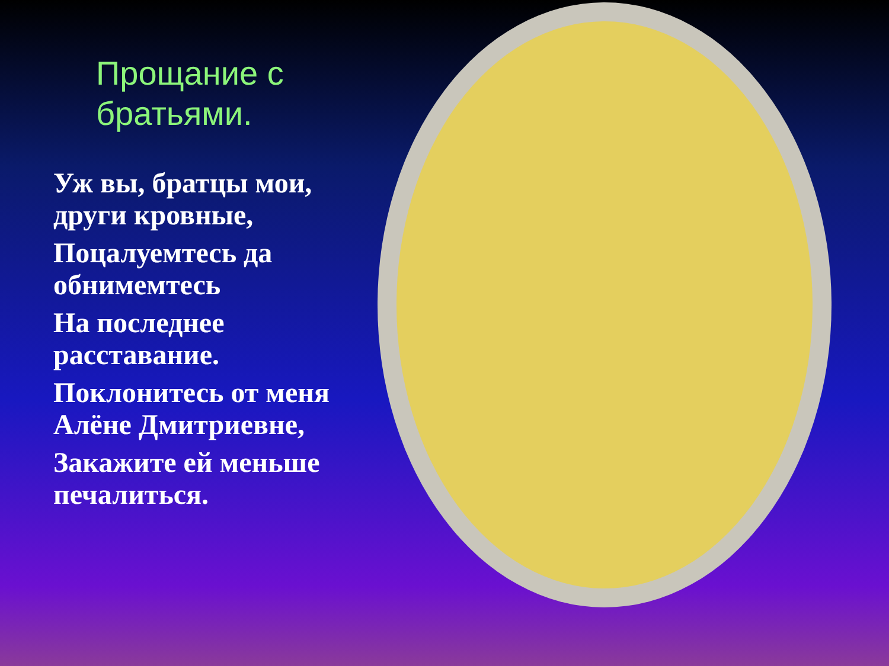Прощание с
братьями.
Уж вы, братцы мои, други кровные,
Поцалуемтесь да обнимемтесь
На последнее расставание.
Поклонитесь от меня Алёне Дмитриевне,
Закажите ей меньше печалиться.